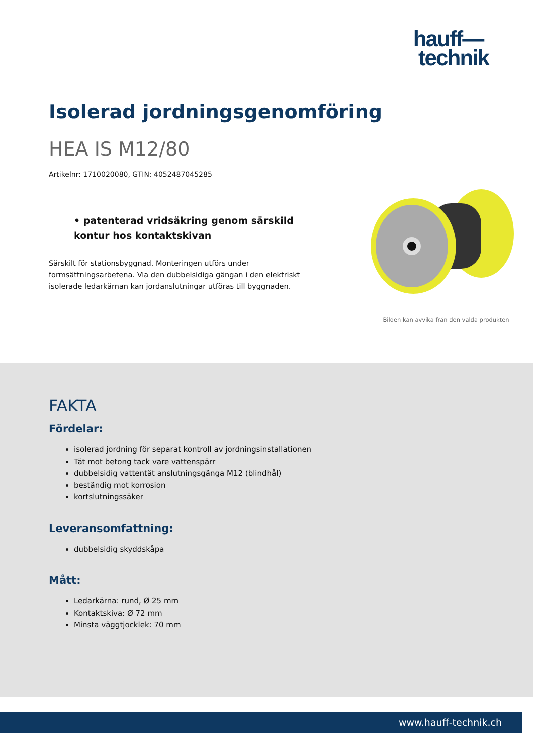hauff—
technik
Isolerad jordningsgenomföring
HEA IS M12/80
Artikelnr: 1710020080, GTIN: 4052487045285
• patenterad vridsäkring genom särskild kontur hos kontaktskivan
Särskilt för stationsbyggnad. Monteringen utförs under formsättningsarbetena. Via den dubbelsidiga gängan i den elektriskt isolerade ledarkärnan kan jordanslutningar utföras till byggnaden.
Bilden kan avvika från den valda produkten
FAKTA
Fördelar:
isolerad jordning för separat kontroll av jordningsinstallationen
Tät mot betong tack vare vattenspärr
dubbelsidig vattentät anslutningsgänga M12 (blindhål)
beständig mot korrosion
kortslutningssäker
Leveransomfattning:
dubbelsidig skyddskåpa
Mått:
Ledarkärna: rund, Ø 25 mm
Kontaktskiva: Ø 72 mm
Minsta väggtjocklek: 70 mm
www.hauff-technik.ch